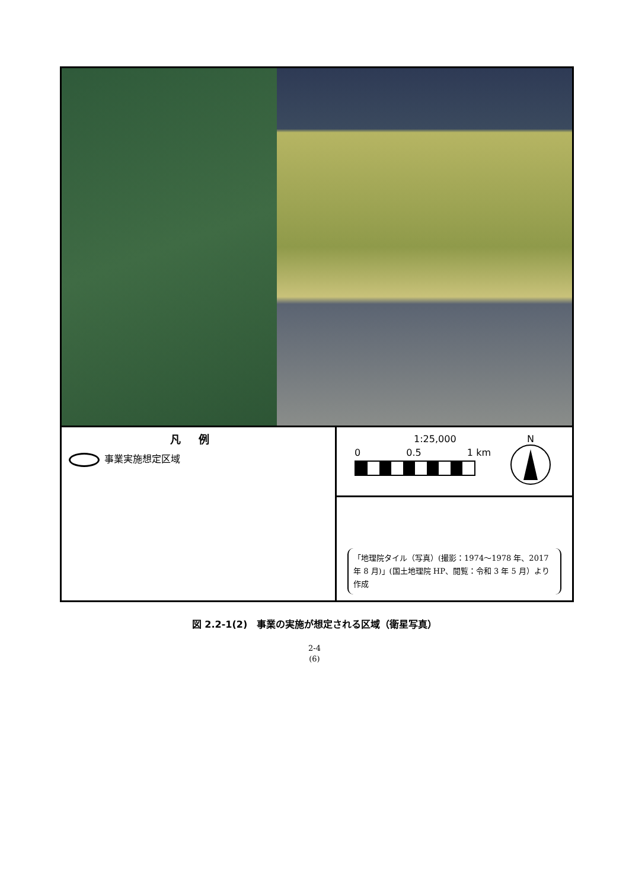凡例
事業実施想定区域
1:25,000
0 0.5 1 km
N
「地理院タイル（写真）(撮影：1974～1978 年、2017 年 8 月)」(国土地理院 HP、閲覧：令和 3 年 5 月）より作成
図 2.2-1(2)　事業の実施が想定される区域（衛星写真）
2-4
(6)